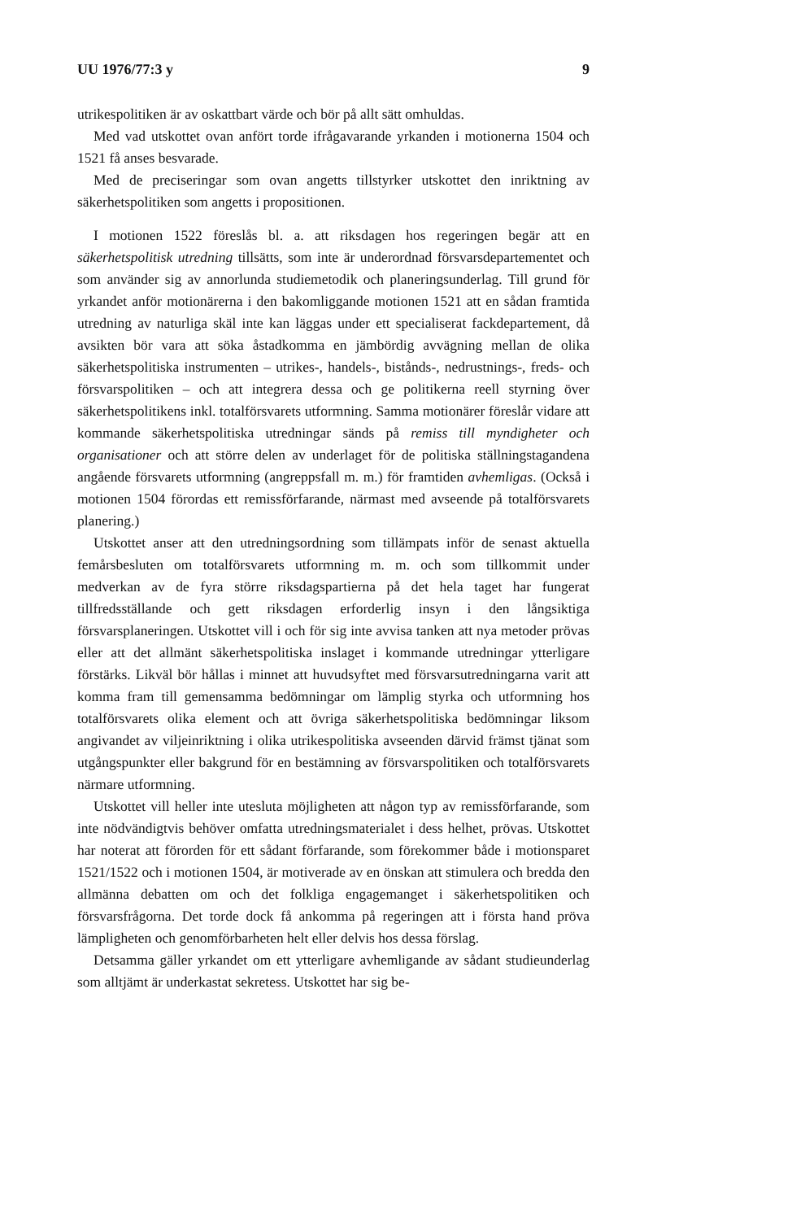UU 1976/77:3 y 9
utrikespolitiken är av oskattbart värde och bör på allt sätt omhuldas.
Med vad utskottet ovan anfört torde ifrågavarande yrkanden i motionerna 1504 och 1521 få anses besvarade.
Med de preciseringar som ovan angetts tillstyrker utskottet den inriktning av säkerhetspolitiken som angetts i propositionen.
I motionen 1522 föreslås bl. a. att riksdagen hos regeringen begär att en säkerhetspolitisk utredning tillsätts, som inte är underordnad försvarsdepartementet och som använder sig av annorlunda studiemetodik och planeringsunderlag. Till grund för yrkandet anför motionärerna i den bakomliggande motionen 1521 att en sådan framtida utredning av naturliga skäl inte kan läggas under ett specialiserat fackdepartement, då avsikten bör vara att söka åstadkomma en jämbördig avvägning mellan de olika säkerhetspolitiska instrumenten – utrikes-, handels-, bistånds-, nedrustnings-, freds- och försvarspolitiken – och att integrera dessa och ge politikerna reell styrning över säkerhetspolitikens inkl. totalförsvarets utformning. Samma motionärer föreslår vidare att kommande säkerhetspolitiska utredningar sänds på remiss till myndigheter och organisationer och att större delen av underlaget för de politiska ställningstagandena angående försvarets utformning (angreppsfall m. m.) för framtiden avhemligas. (Också i motionen 1504 förordas ett remissförfarande, närmast med avseende på totalförsvarets planering.)
Utskottet anser att den utredningsordning som tillämpats inför de senast aktuella femårsbesluten om totalförsvarets utformning m. m. och som tillkommit under medverkan av de fyra större riksdagspartierna på det hela taget har fungerat tillfredsställande och gett riksdagen erforderlig insyn i den långsiktiga försvarsplaneringen. Utskottet vill i och för sig inte avvisa tanken att nya metoder prövas eller att det allmänt säkerhetspolitiska inslaget i kommande utredningar ytterligare förstärks. Likväl bör hållas i minnet att huvudsyftet med försvarsutredningarna varit att komma fram till gemensamma bedömningar om lämplig styrka och utformning hos totalförsvarets olika element och att övriga säkerhetspolitiska bedömningar liksom angivandet av viljeinriktning i olika utrikespolitiska avseenden därvid främst tjänat som utgångspunkter eller bakgrund för en bestämning av försvarspolitiken och totalförsvarets närmare utformning.
Utskottet vill heller inte utesluta möjligheten att någon typ av remissförfarande, som inte nödvändigtvis behöver omfatta utredningsmaterialet i dess helhet, prövas. Utskottet har noterat att förorden för ett sådant förfarande, som förekommer både i motionsparet 1521/1522 och i motionen 1504, är motiverade av en önskan att stimulera och bredda den allmänna debatten om och det folkliga engagemanget i säkerhetspolitiken och försvarsfrågorna. Det torde dock få ankomma på regeringen att i första hand pröva lämpligheten och genomförbarheten helt eller delvis hos dessa förslag.
Detsamma gäller yrkandet om ett ytterligare avhemligande av sådant studieunderlag som alltjämt är underkastat sekretess. Utskottet har sig be-